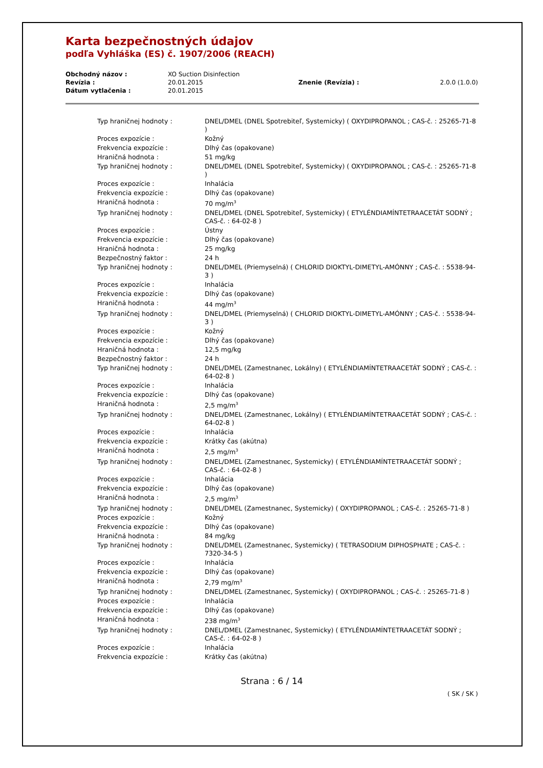Karta bezpečnostných údajov
podľa Vyhláška (ES) č. 1907/2006 (REACH)
| Obchodný názov : | XO Suction Disinfection | | |
| Revízia : | 20.01.2015 | Znenie (Revízia) : | 2.0.0 (1.0.0) |
| Dátum vytlačenia : | 20.01.2015 | | |
| Typ hraničnej hodnoty : | DNEL/DMEL (DNEL Spotrebiteľ, Systemicky) ( OXYDIPROPANOL ; CAS-č. : 25265-71-8 ) |
| Proces expozície : | Kožný |
| Frekvencia expozície : | Dlhý čas (opakovane) |
| Hraničná hodnota : | 51 mg/kg |
| Typ hraničnej hodnoty : | DNEL/DMEL (DNEL Spotrebiteľ, Systemicky) ( OXYDIPROPANOL ; CAS-č. : 25265-71-8 ) |
| Proces expozície : | Inhalácia |
| Frekvencia expozície : | Dlhý čas (opakovane) |
| Hraničná hodnota : | 70 mg/m<sup>3</sup> |
| Typ hraničnej hodnoty : | DNEL/DMEL (DNEL Spotrebiteľ, Systemicky) ( ETYLÉNDIAMÍNTETRAACETÁT SODNÝ ; CAS-č. : 64-02-8 ) |
| Proces expozície : | Ústny |
| Frekvencia expozície : | Dlhý čas (opakovane) |
| Hraničná hodnota : | 25 mg/kg |
| Bezpečnostný faktor : | 24 h |
| Typ hraničnej hodnoty : | DNEL/DMEL (Priemyselná) ( CHLORID DIOKTYL-DIMETYL-AMÓNNY ; CAS-č. : 5538-94-3 ) |
| Proces expozície : | Inhalácia |
| Frekvencia expozície : | Dlhý čas (opakovane) |
| Hraničná hodnota : | 44 mg/m<sup>3</sup> |
| Typ hraničnej hodnoty : | DNEL/DMEL (Priemyselná) ( CHLORID DIOKTYL-DIMETYL-AMÓNNY ; CAS-č. : 5538-94-3 ) |
| Proces expozície : | Kožný |
| Frekvencia expozície : | Dlhý čas (opakovane) |
| Hraničná hodnota : | 12,5 mg/kg |
| Bezpečnostný faktor : | 24 h |
| Typ hraničnej hodnoty : | DNEL/DMEL (Zamestnanec, Lokálny) ( ETYLÉNDIAMÍNTETRAACETÁT SODNÝ ; CAS-č. : 64-02-8 ) |
| Proces expozície : | Inhalácia |
| Frekvencia expozície : | Dlhý čas (opakovane) |
| Hraničná hodnota : | 2,5 mg/m<sup>3</sup> |
| Typ hraničnej hodnoty : | DNEL/DMEL (Zamestnanec, Lokálny) ( ETYLÉNDIAMÍNTETRAACETÁT SODNÝ ; CAS-č. : 64-02-8 ) |
| Proces expozície : | Inhalácia |
| Frekvencia expozície : | Krátky čas (akútna) |
| Hraničná hodnota : | 2,5 mg/m<sup>3</sup> |
| Typ hraničnej hodnoty : | DNEL/DMEL (Zamestnanec, Systemicky) ( ETYLÉNDIAMÍNTETRAACETÁT SODNÝ ; CAS-č. : 64-02-8 ) |
| Proces expozície : | Inhalácia |
| Frekvencia expozície : | Dlhý čas (opakovane) |
| Hraničná hodnota : | 2,5 mg/m<sup>3</sup> |
| Typ hraničnej hodnoty : | DNEL/DMEL (Zamestnanec, Systemicky) ( OXYDIPROPANOL ; CAS-č. : 25265-71-8 ) |
| Proces expozície : | Kožný |
| Frekvencia expozície : | Dlhý čas (opakovane) |
| Hraničná hodnota : | 84 mg/kg |
| Typ hraničnej hodnoty : | DNEL/DMEL (Zamestnanec, Systemicky) ( TETRASODIUM DIPHOSPHATE ; CAS-č. : 7320-34-5 ) |
| Proces expozície : | Inhalácia |
| Frekvencia expozície : | Dlhý čas (opakovane) |
| Hraničná hodnota : | 2,79 mg/m<sup>3</sup> |
| Typ hraničnej hodnoty : | DNEL/DMEL (Zamestnanec, Systemicky) ( OXYDIPROPANOL ; CAS-č. : 25265-71-8 ) |
| Proces expozície : | Inhalácia |
| Frekvencia expozície : | Dlhý čas (opakovane) |
| Hraničná hodnota : | 238 mg/m<sup>3</sup> |
| Typ hraničnej hodnoty : | DNEL/DMEL (Zamestnanec, Systemicky) ( ETYLÉNDIAMÍNTETRAACETÁT SODNÝ ; CAS-č. : 64-02-8 ) |
| Proces expozície : | Inhalácia |
| Frekvencia expozície : | Krátky čas (akútna) |
Strana : 6 / 14
( SK / SK )